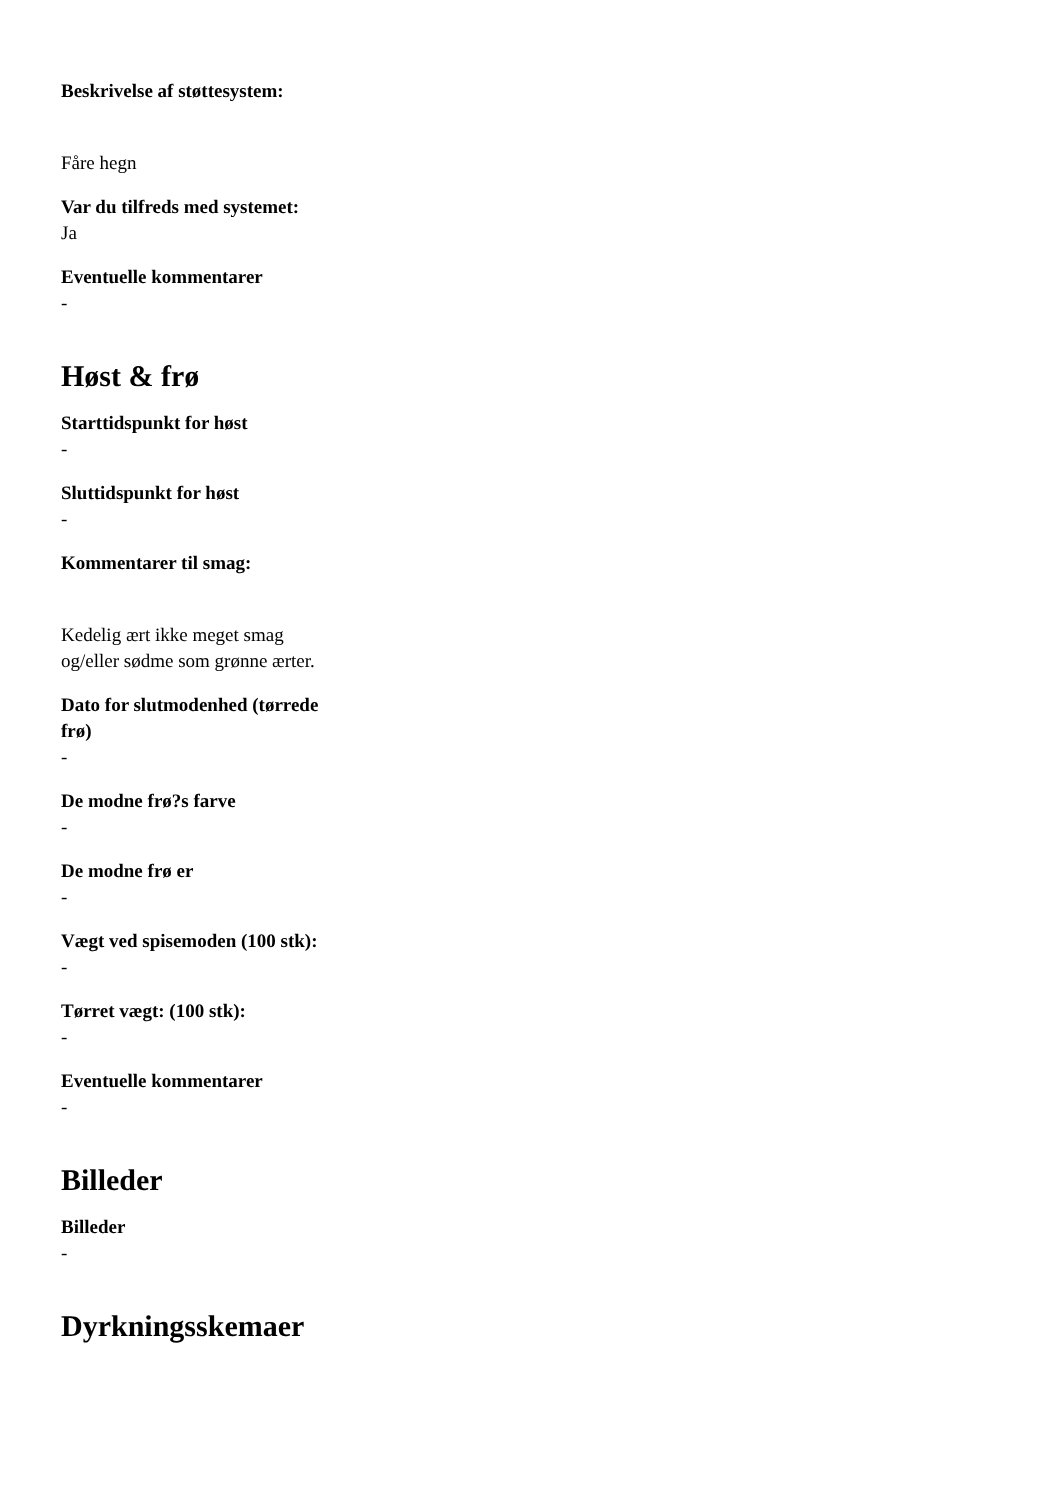Beskrivelse af støttesystem:
Fåre hegn
Var du tilfreds med systemet:
Ja
Eventuelle kommentarer
-
Høst & frø
Starttidspunkt for høst
-
Sluttidspunkt for høst
-
Kommentarer til smag:
Kedelig ært ikke meget smag og/eller sødme som grønne ærter.
Dato for slutmodenhed (tørrede frø)
-
De modne frø?s farve
-
De modne frø er
-
Vægt ved spisemoden (100 stk):
-
Tørret vægt: (100 stk):
-
Eventuelle kommentarer
-
Billeder
Billeder
-
Dyrkningsskemaer